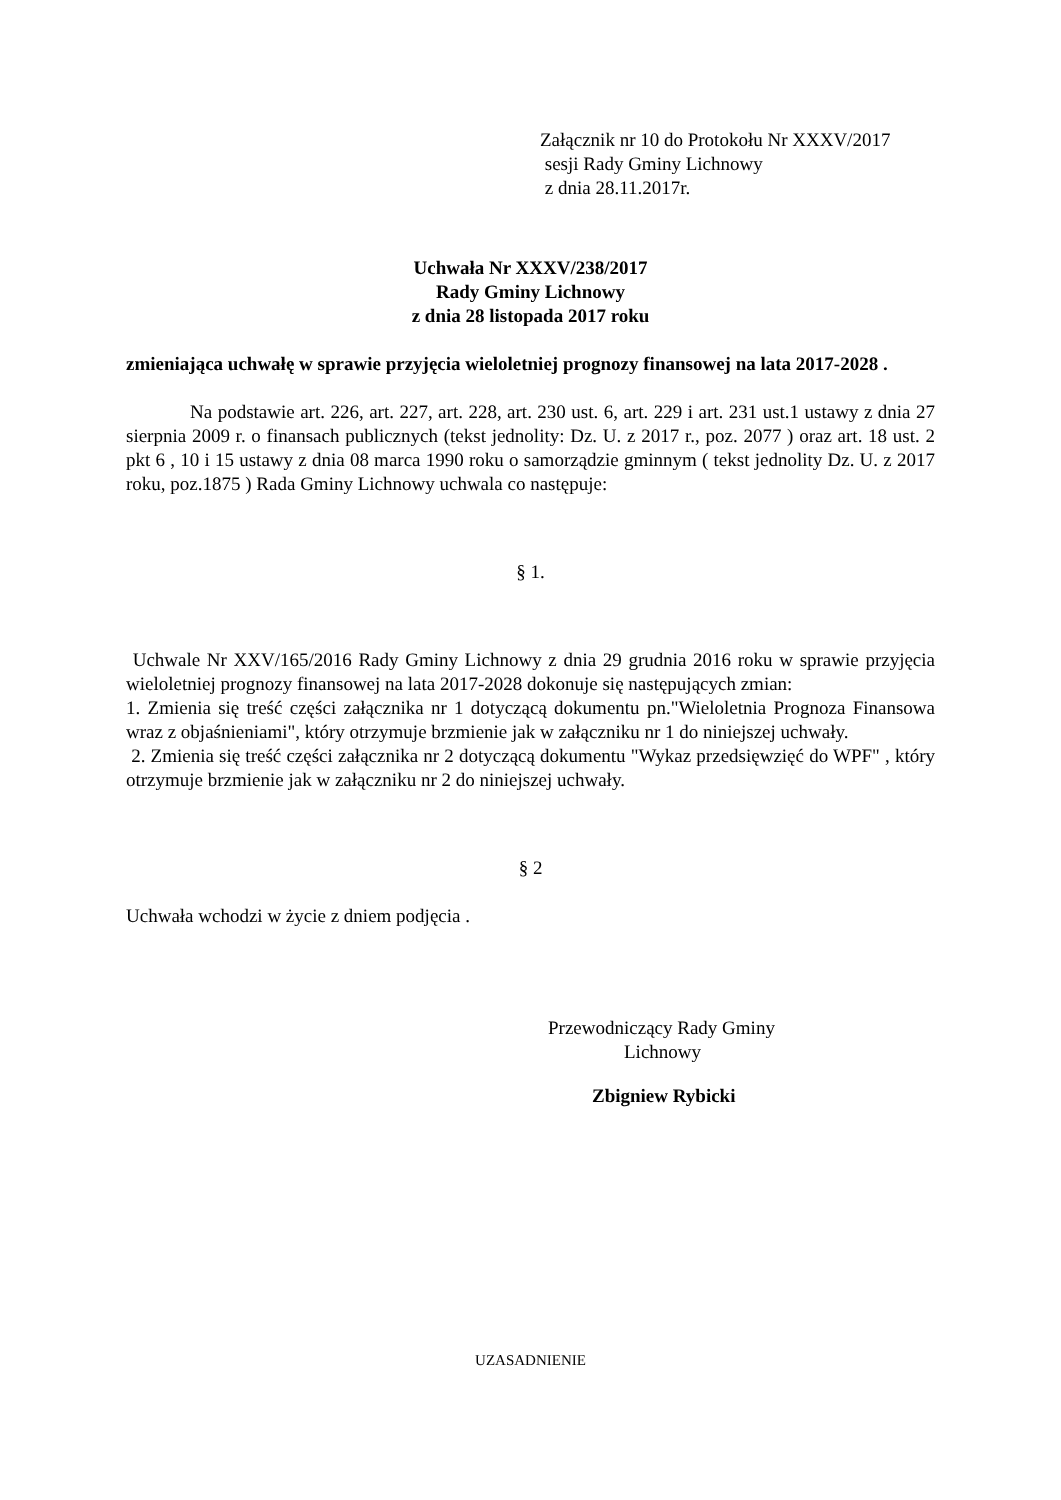Załącznik nr 10 do Protokołu Nr XXXV/2017
sesji Rady Gminy Lichnowy
z dnia 28.11.2017r.
Uchwała Nr XXXV/238/2017
Rady Gminy Lichnowy
z dnia 28 listopada 2017 roku
zmieniająca uchwałę w sprawie przyjęcia wieloletniej prognozy finansowej na lata 2017-2028 .
Na podstawie art. 226, art. 227, art. 228, art. 230 ust. 6, art. 229 i art. 231 ust.1 ustawy z dnia 27 sierpnia 2009 r. o finansach publicznych (tekst jednolity: Dz. U. z 2017 r., poz. 2077 ) oraz art. 18 ust. 2 pkt 6 , 10 i 15 ustawy z dnia 08 marca 1990 roku o samorządzie gminnym ( tekst jednolity Dz. U. z 2017 roku, poz.1875 ) Rada Gminy Lichnowy uchwala co następuje:
§ 1.
Uchwale Nr XXV/165/2016 Rady Gminy Lichnowy z dnia 29 grudnia 2016 roku w sprawie przyjęcia wieloletniej prognozy finansowej na lata 2017-2028 dokonuje się następujących zmian:
1. Zmienia się treść części załącznika nr 1 dotyczącą dokumentu pn."Wieloletnia Prognoza Finansowa wraz z objaśnieniami", który otrzymuje brzmienie jak w załączniku nr 1 do niniejszej uchwały.
2. Zmienia się treść części załącznika nr 2 dotyczącą dokumentu "Wykaz przedsięwzięć do WPF" , który otrzymuje brzmienie jak w załączniku nr 2 do niniejszej uchwały.
§ 2
Uchwała wchodzi w życie z dniem podjęcia .
Przewodniczący Rady Gminy
Lichnowy
Zbigniew Rybicki
UZASADNIENIE